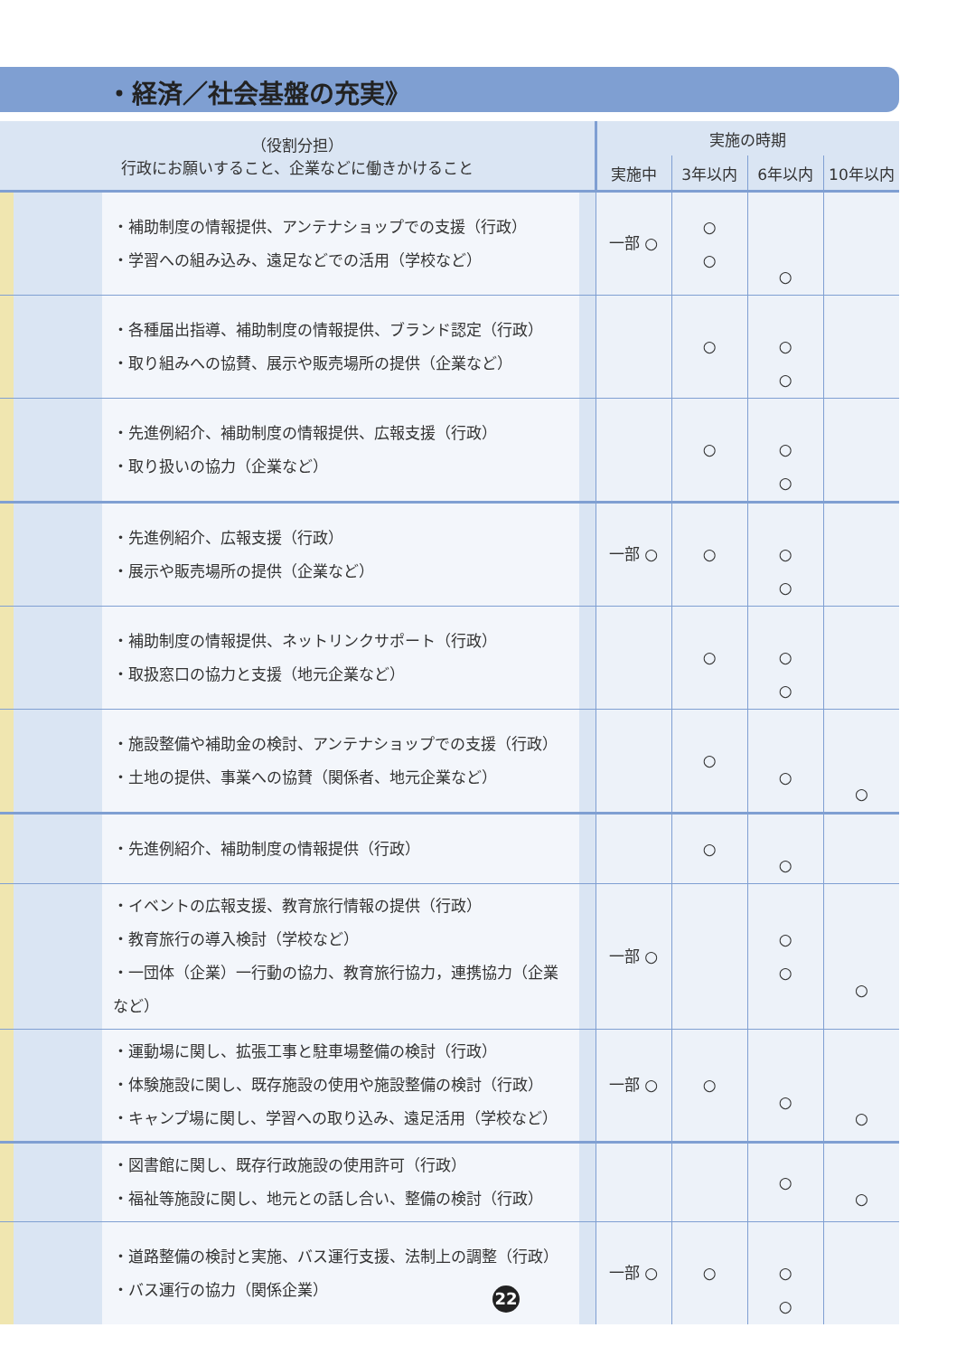・経済／社会基盤の充実》
| （役割分担） 行政にお願いすること、企業などに働きかけること | | | 実施の時期 | | | |
| --- | --- | --- | --- | --- | --- | --- |
| | | | 実施中 | 3年以内 | 6年以内 | 10年以内 |
| | ・補助制度の情報提供、アンテナショップでの支援（行政） ・学習への組み込み、遠足などでの活用（学校など） | | 一部 ○ | ○ ○ | ○ | |
| | ・各種届出指導、補助制度の情報提供、ブランド認定（行政） ・取り組みへの協賛、展示や販売場所の提供（企業など） | | | ○ | ○ ○ | |
| | ・先進例紹介、補助制度の情報提供、広報支援（行政） ・取り扱いの協力（企業など） | | | ○ | ○ ○ | |
| | ・先進例紹介、広報支援（行政） ・展示や販売場所の提供（企業など） | | 一部 ○ | ○ | ○ ○ | |
| | ・補助制度の情報提供、ネットリンクサポート（行政） ・取扱窓口の協力と支援（地元企業など） | | | ○ | ○ ○ | |
| | ・施設整備や補助金の検討、アンテナショップでの支援（行政） ・土地の提供、事業への協賛（関係者、地元企業など） | | | ○ | ○ | ○ |
| | ・先進例紹介、補助制度の情報提供（行政） | | | ○ | ○ | |
| | ・イベントの広報支援、教育旅行情報の提供（行政） ・教育旅行の導入検討（学校など） ・一団体（企業）一行動の協力、教育旅行協力，連携協力（企業など） | | 一部 ○ | | ○ ○ | ○ |
| | ・運動場に関し、拡張工事と駐車場整備の検討（行政） ・体験施設に関し、既存施設の使用や施設整備の検討（行政） ・キャンプ場に関し、学習への取り込み、遠足活用（学校など） | | 一部 ○ | ○ | ○ | ○ |
| | ・図書館に関し、既存行政施設の使用許可（行政） ・福祉等施設に関し、地元との話し合い、整備の検討（行政） | | | | ○ | ○ |
| | ・道路整備の検討と実施、バス運行支援、法制上の調整（行政） ・バス運行の協力（関係企業） | | 一部 ○ | ○ | ○ ○ | |
22